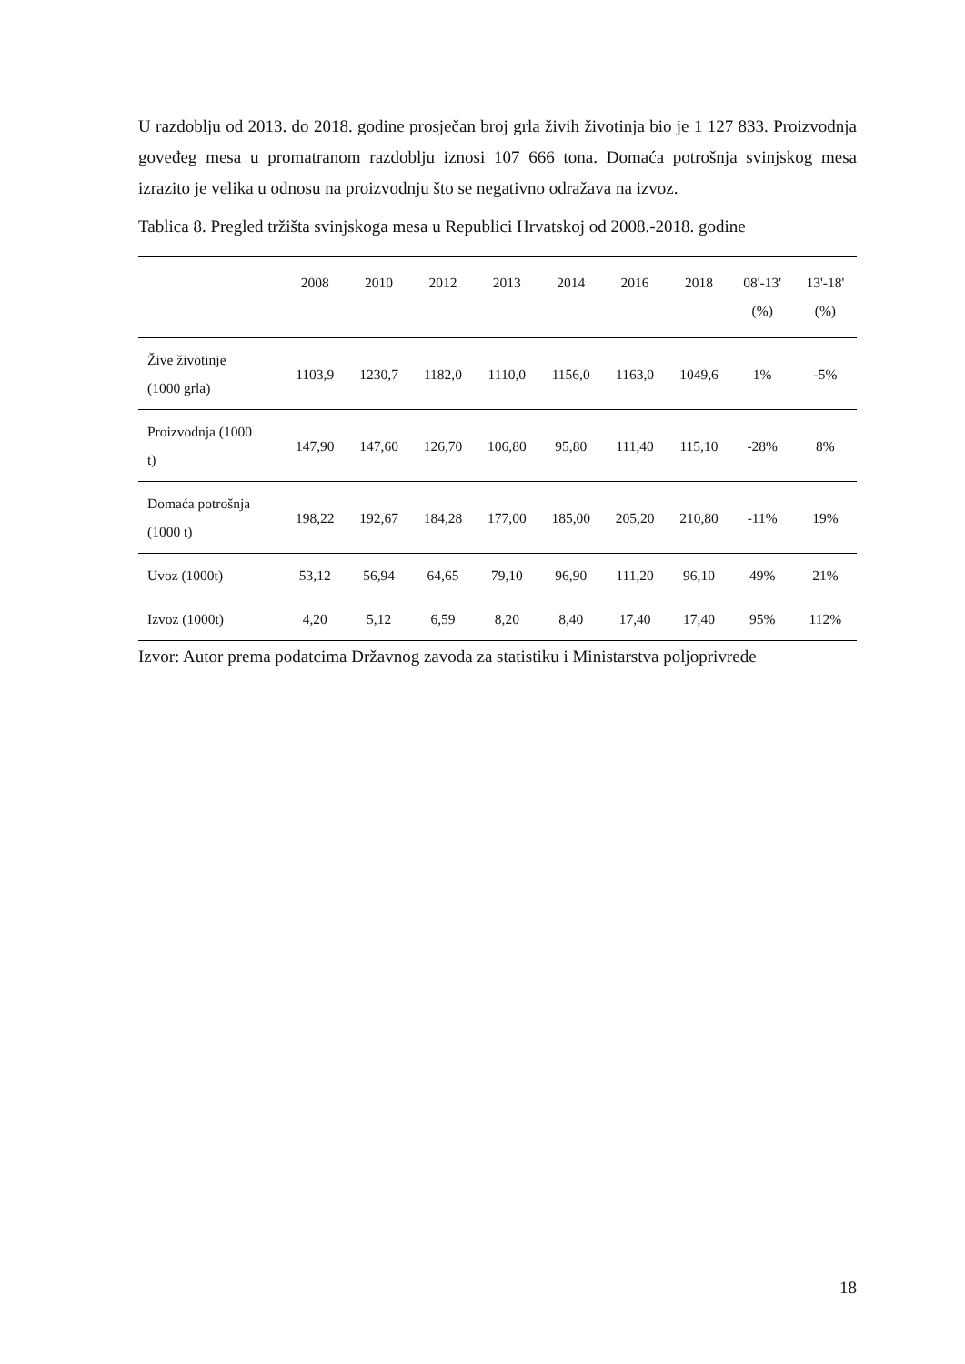U razdoblju od 2013. do 2018. godine prosječan broj grla živih životinja bio je 1 127 833. Proizvodnja goveđeg mesa u promatranom razdoblju iznosi 107 666 tona. Domaća potrošnja svinjskog mesa izrazito je velika u odnosu na proizvodnju što se negativno odražava na izvoz.
Tablica 8. Pregled tržišta svinjskoga mesa u Republici Hrvatskoj od 2008.-2018. godine
| | 2008 | 2010 | 2012 | 2013 | 2014 | 2016 | 2018 | 08'-13' (%) | 13'-18' (%) |
| --- | --- | --- | --- | --- | --- | --- | --- | --- | --- |
| Žive životinje (1000 grla) | 1103,9 | 1230,7 | 1182,0 | 1110,0 | 1156,0 | 1163,0 | 1049,6 | 1% | -5% |
| Proizvodnja (1000 t) | 147,90 | 147,60 | 126,70 | 106,80 | 95,80 | 111,40 | 115,10 | -28% | 8% |
| Domaća potrošnja (1000 t) | 198,22 | 192,67 | 184,28 | 177,00 | 185,00 | 205,20 | 210,80 | -11% | 19% |
| Uvoz (1000t) | 53,12 | 56,94 | 64,65 | 79,10 | 96,90 | 111,20 | 96,10 | 49% | 21% |
| Izvoz (1000t) | 4,20 | 5,12 | 6,59 | 8,20 | 8,40 | 17,40 | 17,40 | 95% | 112% |
Izvor: Autor prema podatcima Državnog zavoda za statistiku i Ministarstva poljoprivrede
18